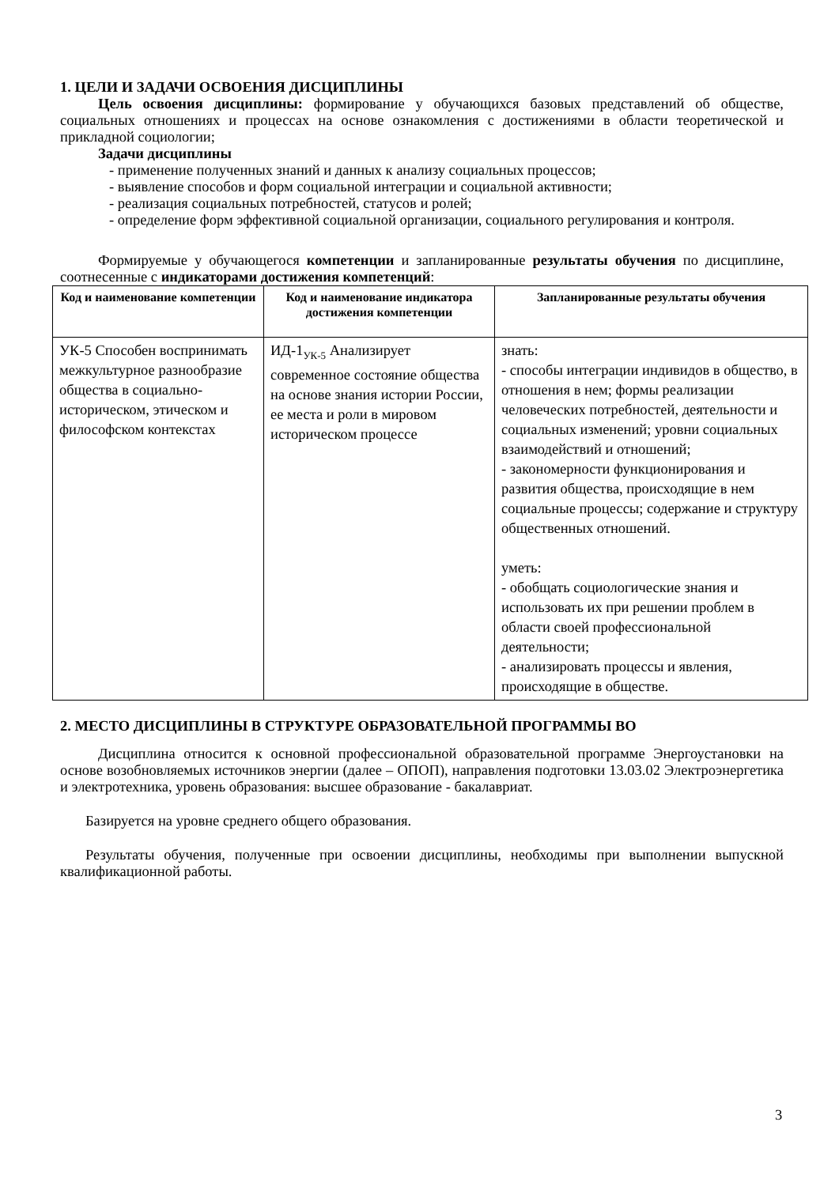1. ЦЕЛИ И ЗАДАЧИ ОСВОЕНИЯ ДИСЦИПЛИНЫ
Цель освоения дисциплины: формирование у обучающихся базовых представлений об обществе, социальных отношениях и процессах на основе ознакомления с достижениями в области теоретической и прикладной социологии;
Задачи дисциплины
- применение полученных знаний и данных к анализу социальных процессов;
- выявление способов и форм социальной интеграции и социальной активности;
- реализация социальных потребностей, статусов и ролей;
- определение форм эффективной социальной организации, социального регулирования и контроля.
Формируемые у обучающегося компетенции и запланированные результаты обучения по дисциплине, соотнесенные с индикаторами достижения компетенций:
| Код и наименование компетенции | Код и наименование индикатора достижения компетенции | Запланированные результаты обучения |
| --- | --- | --- |
| УК-5 Способен воспринимать межкультурное разнообразие общества в социально-историческом, этическом и философском контекстах | ИД-1<sub>УК-5</sub> Анализирует современное состояние общества на основе знания истории России, ее места и роли в мировом историческом процессе | знать: - способы интеграции индивидов в общество, в отношения в нем; формы реализации человеческих потребностей, деятельности и социальных изменений; уровни социальных взаимодействий и отношений; - закономерности функционирования и развития общества, происходящие в нем социальные процессы; содержание и структуру общественных отношений. уметь: - обобщать социологические знания и использовать их при решении проблем в области своей профессиональной деятельности; - анализировать процессы и явления, происходящие в обществе. |
2. МЕСТО ДИСЦИПЛИНЫ В СТРУКТУРЕ ОБРАЗОВАТЕЛЬНОЙ ПРОГРАММЫ ВО
Дисциплина относится к основной профессиональной образовательной программе Энергоустановки на основе возобновляемых источников энергии (далее – ОПОП), направления подготовки 13.03.02 Электроэнергетика и электротехника, уровень образования: высшее образование - бакалавриат.
Базируется на уровне среднего общего образования.
Результаты обучения, полученные при освоении дисциплины, необходимы при выполнении выпускной квалификационной работы.
3